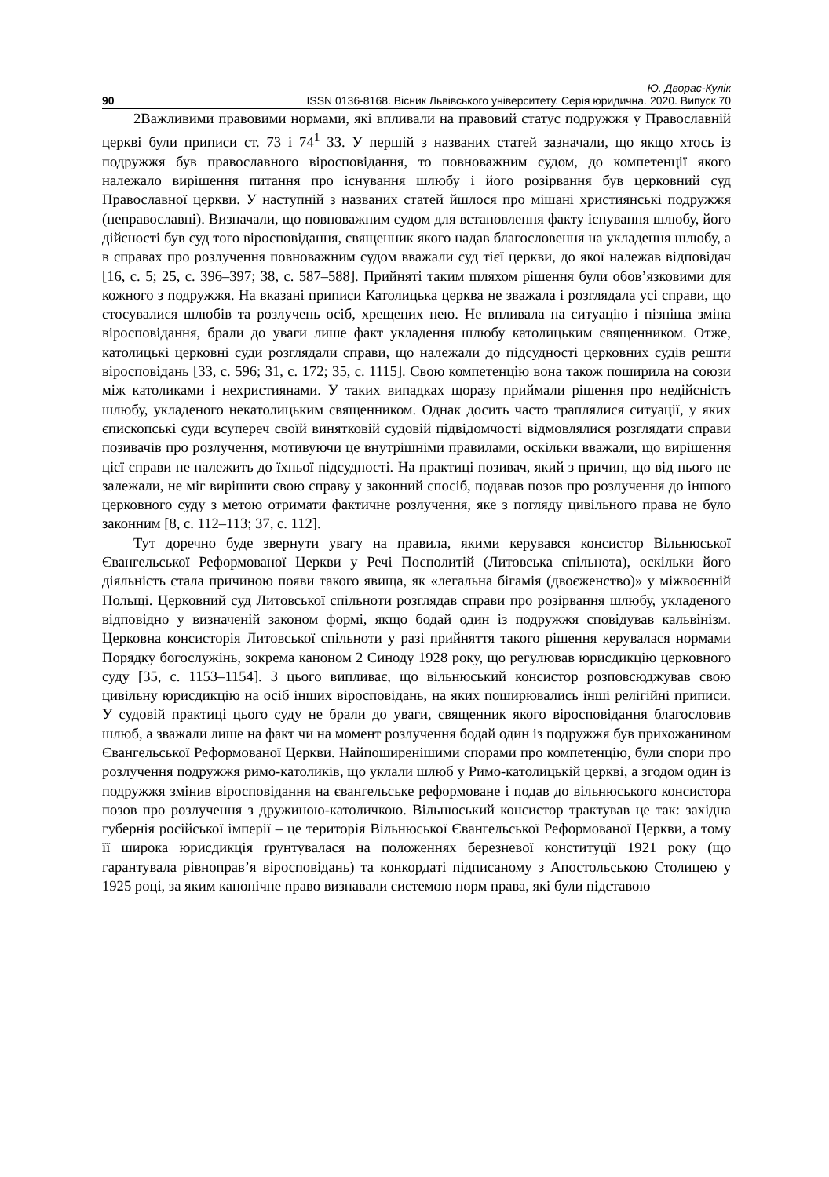Ю. Дворас-Кулік
90 ISSN 0136-8168. Вісник Львівського університету. Серія юридична. 2020. Випуск 70
2Важливими правовими нормами, які впливали на правовий статус подружжя у Православній церкві були приписи ст. 73 і 74<sup>1</sup> ЗЗ. У першій з названих статей зазначали, що якщо хтось із подружжя був православного віросповідання, то повноважним судом, до компетенції якого належало вирішення питання про існування шлюбу і його розірвання був церковний суд Православної церкви. У наступній з названих статей йшлося про мішані християнські подружжя (неправославні). Визначали, що повноважним судом для встановлення факту існування шлюбу, його дійсності був суд того віросповідання, священник якого надав благословення на укладення шлюбу, а в справах про розлучення повноважним судом вважали суд тієї церкви, до якої належав відповідач [16, с. 5; 25, с. 396–397; 38, с. 587–588]. Прийняті таким шляхом рішення були обов’язковими для кожного з подружжя. На вказані приписи Католицька церква не зважала і розглядала усі справи, що стосувалися шлюбів та розлучень осіб, хрещених нею. Не впливала на ситуацію і пізніша зміна віросповідання, брали до уваги лише факт укладення шлюбу католицьким священником. Отже, католицькі церковні суди розглядали справи, що належали до підсудності церковних судів решти віросповідань [33, с. 596; 31, с. 172; 35, с. 1115]. Свою компетенцію вона також поширила на союзи між католиками і нехристиянами. У таких випадках щоразу приймали рішення про недійсність шлюбу, укладеного некатолицьким священником. Однак досить часто траплялися ситуації, у яких єпископські суди всупереч своїй винятковій судовій підвідомчості відмовлялися розглядати справи позивачів про розлучення, мотивуючи це внутрішніми правилами, оскільки вважали, що вирішення цієї справи не належить до їхньої підсудності. На практиці позивач, який з причин, що від нього не залежали, не міг вирішити свою справу у законний спосіб, подавав позов про розлучення до іншого церковного суду з метою отримати фактичне розлучення, яке з погляду цивільного права не було законним [8, с. 112–113; 37, с. 112].
Тут доречно буде звернути увагу на правила, якими керувався консистор Вільнюської Євангельської Реформованої Церкви у Речі Посполитій (Литовська спільнота), оскільки його діяльність стала причиною появи такого явища, як «легальна бігамія (двоєженство)» у міжвоєнній Польщі. Церковний суд Литовської спільноти розглядав справи про розірвання шлюбу, укладеного відповідно у визначеній законом формі, якщо бодай один із подружжя сповідував кальвінізм. Церковна консисторія Литовської спільноти у разі прийняття такого рішення керувалася нормами Порядку богослужінь, зокрема каноном 2 Синоду 1928 року, що регулював юрисдикцію церковного суду [35, с. 1153–1154]. З цього випливає, що вільнюський консистор розповсюджував свою цивільну юрисдикцію на осіб інших віросповідань, на яких поширювались інші релігійні приписи. У судовій практиці цього суду не брали до уваги, священник якого віросповідання благословив шлюб, а зважали лише на факт чи на момент розлучення бодай один із подружжя був прихожанином Євангельської Реформованої Церкви. Найпоширенішими спорами про компетенцію, були спори про розлучення подружжя римо-католиків, що уклали шлюб у Римо-католицькій церкві, а згодом один із подружжя змінив віросповідання на євангельське реформоване і подав до вільнюського консистора позов про розлучення з дружиною-католичкою. Вільнюський консистор трактував це так: західна губернія російської імперії – це територія Вільнюської Євангельської Реформованої Церкви, а тому її широка юрисдикція ґрунтувалася на положеннях березневої конституції 1921 року (що гарантувала рівноправ’я віросповідань) та конкордаті підписаному з Апостольською Столицею у 1925 році, за яким канонічне право визнавали системою норм права, які були підставою